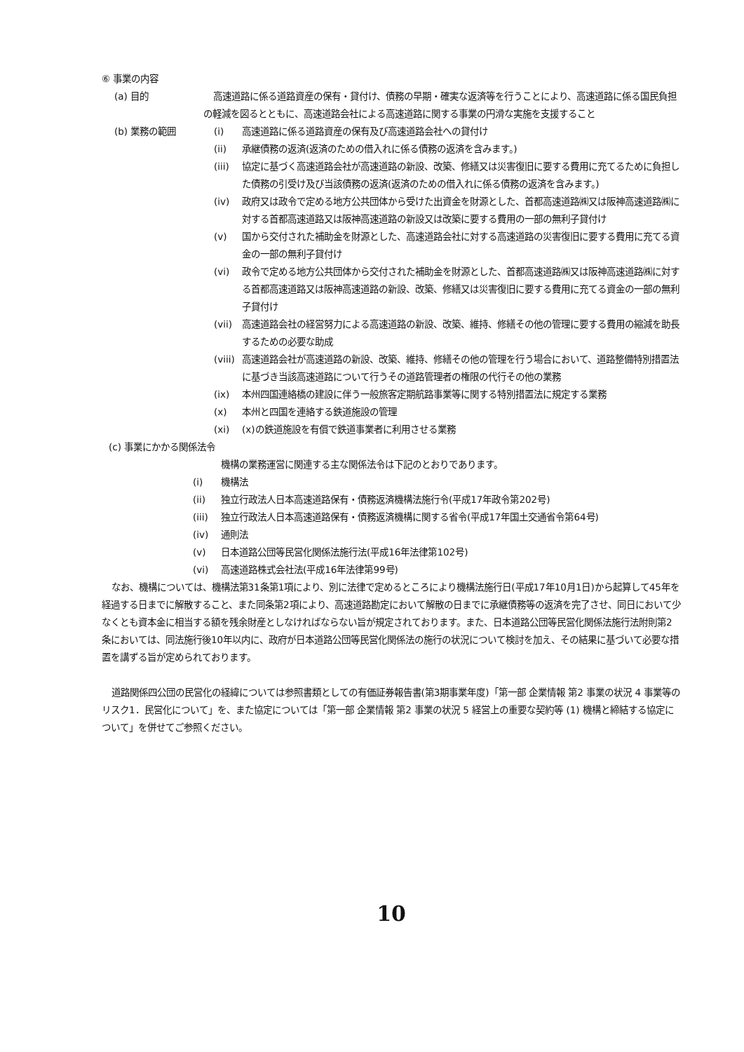⑥ 事業の内容
(a) 目的 高速道路に係る道路資産の保有・貸付け、債務の早期・確実な返済等を行うことにより、高速道路に係る国民負担の軽減を図るとともに、高速道路会社による高速道路に関する事業の円滑な実施を支援すること
(b) 業務の範囲 (i) 高速道路に係る道路資産の保有及び高速道路会社への貸付け
(ii) 承継債務の返済(返済のための借入れに係る債務の返済を含みます。)
(iii) 協定に基づく高速道路会社が高速道路の新設、改築、修繕又は災害復旧に要する費用に充てるために負担した債務の引受け及び当該債務の返済(返済のための借入れに係る債務の返済を含みます。)
(iv) 政府又は政令で定める地方公共団体から受けた出資金を財源とした、首都高速道路㈱又は阪神高速道路㈱に対する首都高速道路又は阪神高速道路の新設又は改築に要する費用の一部の無利子貸付け
(v) 国から交付された補助金を財源とした、高速道路会社に対する高速道路の災害復旧に要する費用に充てる資金の一部の無利子貸付け
(vi) 政令で定める地方公共団体から交付された補助金を財源とした、首都高速道路㈱又は阪神高速道路㈱に対する首都高速道路又は阪神高速道路の新設、改築、修繕又は災害復旧に要する費用に充てる資金の一部の無利子貸付け
(vii) 高速道路会社の経営努力による高速道路の新設、改築、維持、修繕その他の管理に要する費用の縮減を助長するための必要な助成
(viii) 高速道路会社が高速道路の新設、改築、維持、修繕その他の管理を行う場合において、道路整備特別措置法に基づき当該高速道路について行うその道路管理者の権限の代行その他の業務
(ix) 本州四国連絡橋の建設に伴う一般旅客定期航路事業等に関する特別措置法に規定する業務
(x) 本州と四国を連絡する鉄道施設の管理
(xi) (x)の鉄道施設を有償で鉄道事業者に利用させる業務
(c) 事業にかかる関係法令
機構の業務運営に関連する主な関係法令は下記のとおりであります。
(i) 機構法
(ii) 独立行政法人日本高速道路保有・債務返済機構法施行令(平成17年政令第202号)
(iii) 独立行政法人日本高速道路保有・債務返済機構に関する省令(平成17年国土交通省令第64号)
(iv) 通則法
(v) 日本道路公団等民営化関係法施行法(平成16年法律第102号)
(vi) 高速道路株式会社法(平成16年法律第99号)
なお、機構については、機構法第31条第1項により、別に法律で定めるところにより機構法施行日(平成17年10月1日)から起算して45年を経過する日までに解散すること、また同条第2項により、高速道路勘定において解散の日までに承継債務等の返済を完了させ、同日において少なくとも資本金に相当する額を残余財産としなければならない旨が規定されております。また、日本道路公団等民営化関係法施行法附則第2条においては、同法施行後10年以内に、政府が日本道路公団等民営化関係法の施行の状況について検討を加え、その結果に基づいて必要な措置を講ずる旨が定められております。
道路関係四公団の民営化の経緯については参照書類としての有価証券報告書(第3期事業年度)「第一部 企業情報 第2 事業の状況 4 事業等のリスク1．民営化について」を、また協定については「第一部 企業情報 第2 事業の状況 5 経営上の重要な契約等 (1) 機構と締結する協定について」を併せてご参照ください。
10